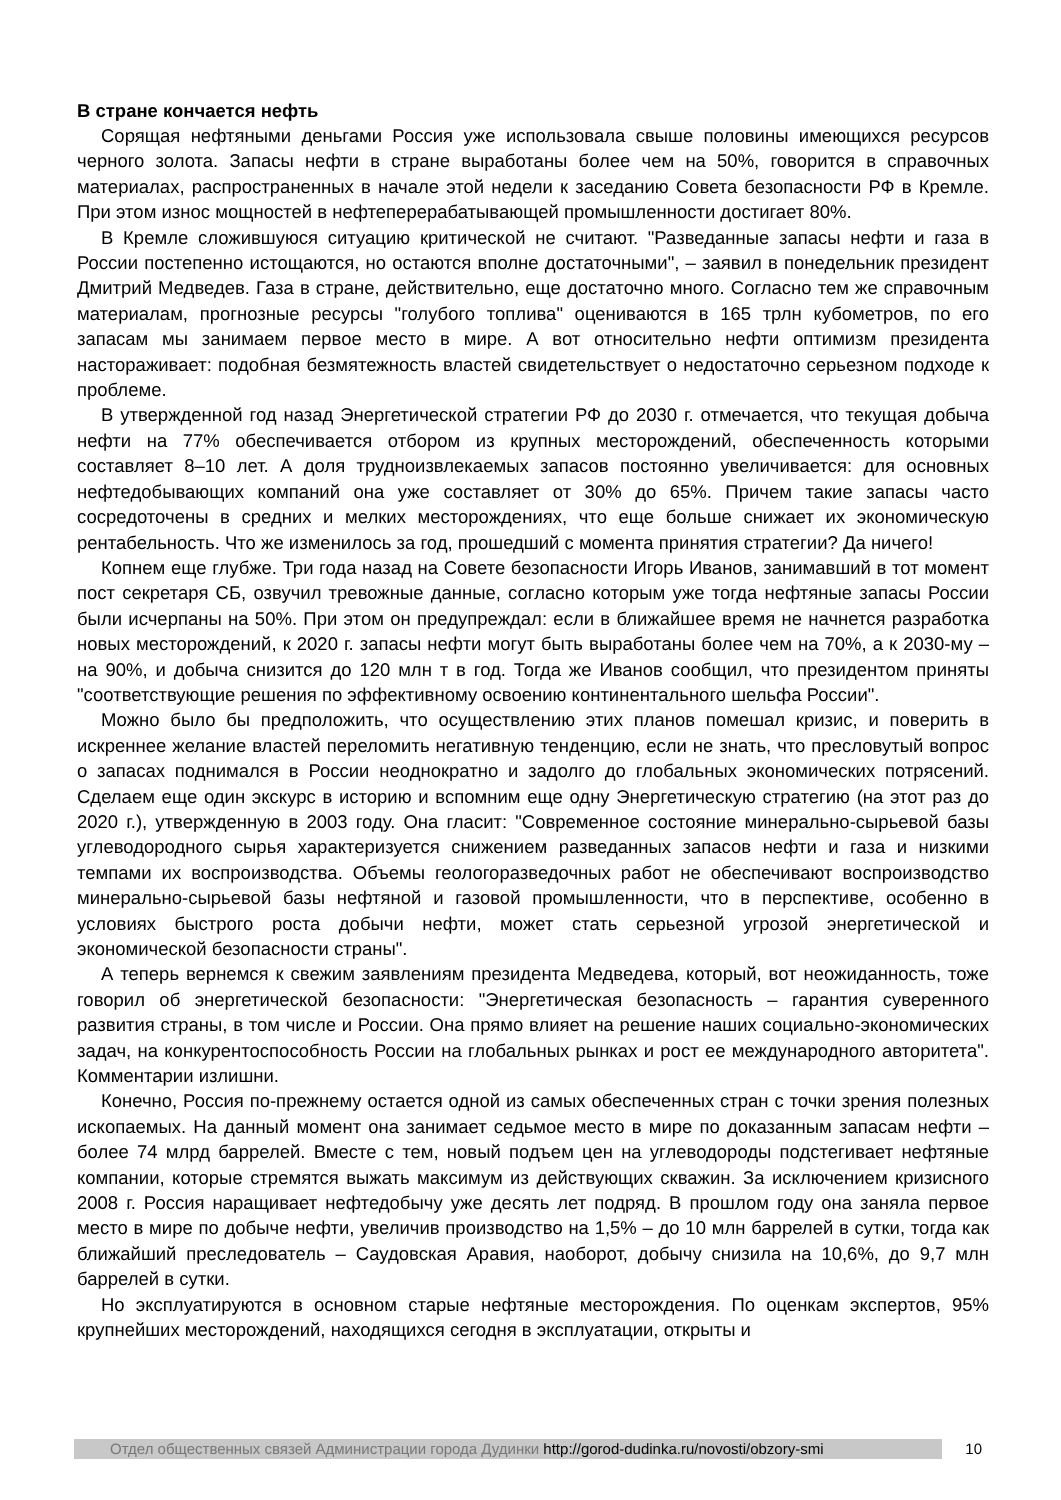В стране кончается нефть
Сорящая нефтяными деньгами Россия уже использовала свыше половины имеющихся ресурсов черного золота. Запасы нефти в стране выработаны более чем на 50%, говорится в справочных материалах, распространенных в начале этой недели к заседанию Совета безопасности РФ в Кремле. При этом износ мощностей в нефтеперерабатывающей промышленности достигает 80%.
В Кремле сложившуюся ситуацию критической не считают. "Разведанные запасы нефти и газа в России постепенно истощаются, но остаются вполне достаточными", – заявил в понедельник президент Дмитрий Медведев. Газа в стране, действительно, еще достаточно много. Согласно тем же справочным материалам, прогнозные ресурсы "голубого топлива" оцениваются в 165 трлн кубометров, по его запасам мы занимаем первое место в мире. А вот относительно нефти оптимизм президента настораживает: подобная безмятежность властей свидетельствует о недостаточно серьезном подходе к проблеме.
В утвержденной год назад Энергетической стратегии РФ до 2030 г. отмечается, что текущая добыча нефти на 77% обеспечивается отбором из крупных месторождений, обеспеченность которыми составляет 8–10 лет. А доля трудноизвлекаемых запасов постоянно увеличивается: для основных нефтедобывающих компаний она уже составляет от 30% до 65%. Причем такие запасы часто сосредоточены в средних и мелких месторождениях, что еще больше снижает их экономическую рентабельность. Что же изменилось за год, прошедший с момента принятия стратегии? Да ничего!
Копнем еще глубже. Три года назад на Совете безопасности Игорь Иванов, занимавший в тот момент пост секретаря СБ, озвучил тревожные данные, согласно которым уже тогда нефтяные запасы России были исчерпаны на 50%. При этом он предупреждал: если в ближайшее время не начнется разработка новых месторождений, к 2020 г. запасы нефти могут быть выработаны более чем на 70%, а к 2030-му – на 90%, и добыча снизится до 120 млн т в год. Тогда же Иванов сообщил, что президентом приняты "соответствующие решения по эффективному освоению континентального шельфа России".
Можно было бы предположить, что осуществлению этих планов помешал кризис, и поверить в искреннее желание властей переломить негативную тенденцию, если не знать, что пресловутый вопрос о запасах поднимался в России неоднократно и задолго до глобальных экономических потрясений. Сделаем еще один экскурс в историю и вспомним еще одну Энергетическую стратегию (на этот раз до 2020 г.), утвержденную в 2003 году. Она гласит: "Современное состояние минерально-сырьевой базы углеводородного сырья характеризуется снижением разведанных запасов нефти и газа и низкими темпами их воспроизводства. Объемы геологоразведочных работ не обеспечивают воспроизводство минерально-сырьевой базы нефтяной и газовой промышленности, что в перспективе, особенно в условиях быстрого роста добычи нефти, может стать серьезной угрозой энергетической и экономической безопасности страны".
А теперь вернемся к свежим заявлениям президента Медведева, который, вот неожиданность, тоже говорил об энергетической безопасности: "Энергетическая безопасность – гарантия суверенного развития страны, в том числе и России. Она прямо влияет на решение наших социально-экономических задач, на конкурентоспособность России на глобальных рынках и рост ее международного авторитета". Комментарии излишни.
Конечно, Россия по-прежнему остается одной из самых обеспеченных стран с точки зрения полезных ископаемых. На данный момент она занимает седьмое место в мире по доказанным запасам нефти – более 74 млрд баррелей. Вместе с тем, новый подъем цен на углеводороды подстегивает нефтяные компании, которые стремятся выжать максимум из действующих скважин. За исключением кризисного 2008 г. Россия наращивает нефтедобычу уже десять лет подряд. В прошлом году она заняла первое место в мире по добыче нефти, увеличив производство на 1,5% – до 10 млн баррелей в сутки, тогда как ближайший преследователь – Саудовская Аравия, наоборот, добычу снизила на 10,6%, до 9,7 млн баррелей в сутки.
Но эксплуатируются в основном старые нефтяные месторождения. По оценкам экспертов, 95% крупнейших месторождений, находящихся сегодня в эксплуатации, открыты и
Отдел общественных связей Администрации города Дудинки http://gorod-dudinka.ru/novosti/obzory-smi
10